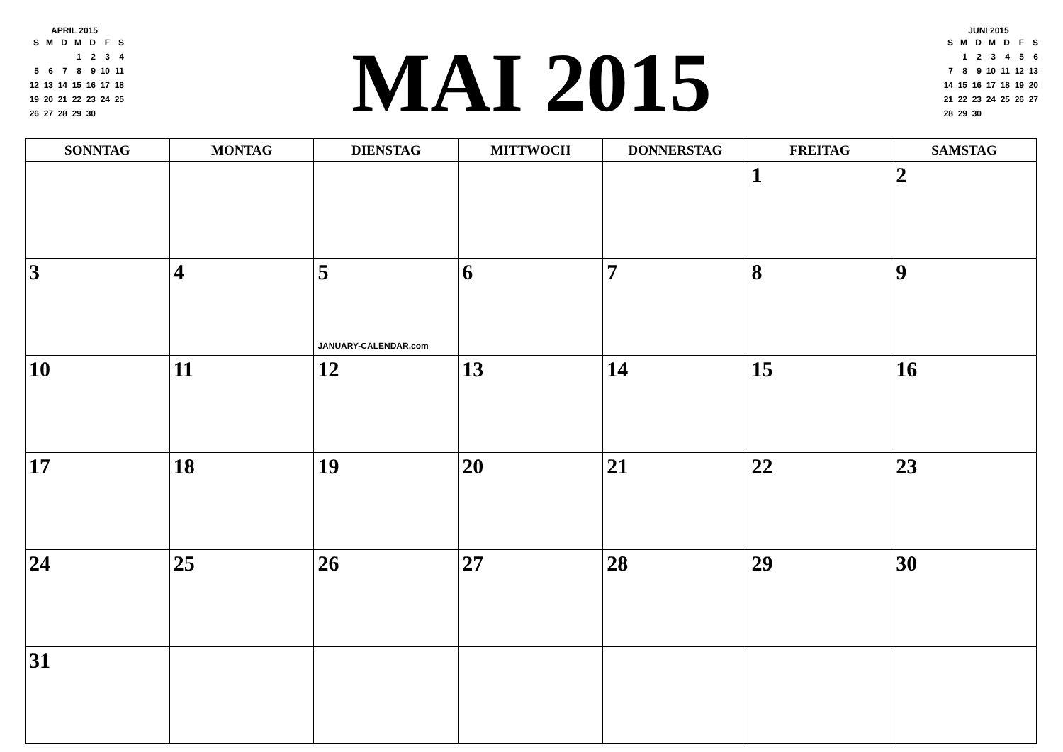APRIL 2015
| S | M | D | M | D | F | S |
| | | | 1 | 2 | 3 | 4 |
| 5 | 6 | 7 | 8 | 9 | 10 | 11 |
| 12 | 13 | 14 | 15 | 16 | 17 | 18 |
| 19 | 20 | 21 | 22 | 23 | 24 | 25 |
| 26 | 27 | 28 | 29 | 30 | | |
MAI 2015
JUNI 2015
| S | M | D | M | D | F | S |
| | 1 | 2 | 3 | 4 | 5 | 6 |
| 7 | 8 | 9 | 10 | 11 | 12 | 13 |
| 14 | 15 | 16 | 17 | 18 | 19 | 20 |
| 21 | 22 | 23 | 24 | 25 | 26 | 27 |
| 28 | 29 | 30 | | | | |
| SONNTAG | MONTAG | DIENSTAG | MITTWOCH | DONNERSTAG | FREITAG | SAMSTAG |
| --- | --- | --- | --- | --- | --- | --- |
| | | | | | 1 | 2 |
| 3 | 4 | 5 JANUARY-CALENDAR.com | 6 | 7 | 8 | 9 |
| 10 | 11 | 12 | 13 | 14 | 15 | 16 |
| 17 | 18 | 19 | 20 | 21 | 22 | 23 |
| 24 | 25 | 26 | 27 | 28 | 29 | 30 |
| 31 | | | | | | |